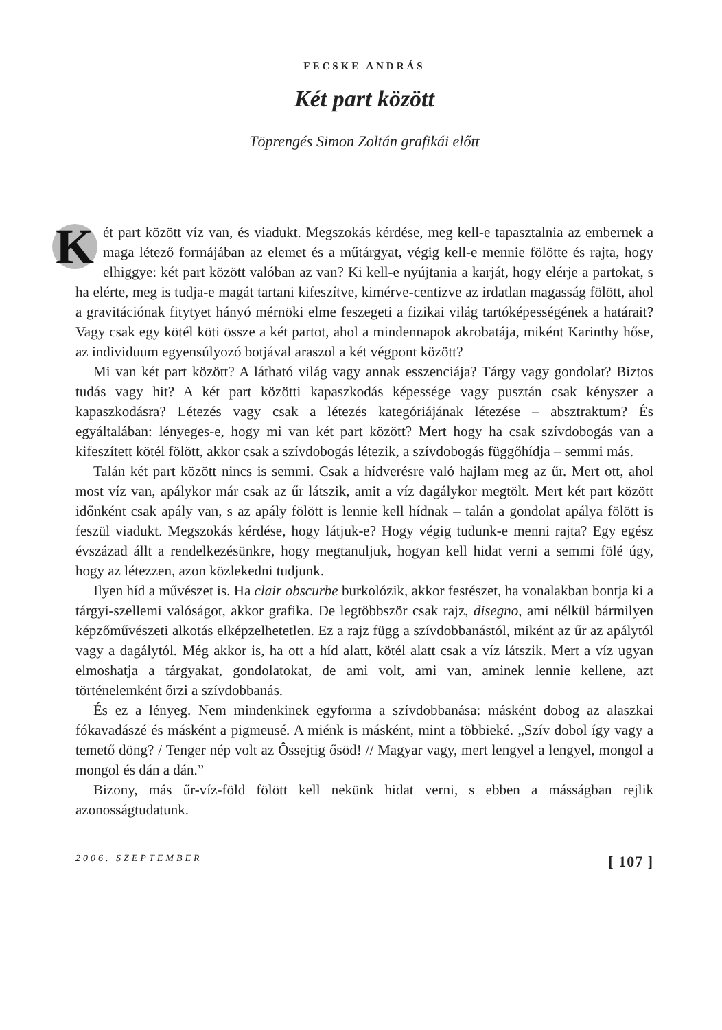FECSKE ANDRÁS
Két part között
Töprengés Simon Zoltán grafikái előtt
Két part között víz van, és viadukt. Megszokás kérdése, meg kell-e tapasztalnia az embernek a maga létező formájában az elemet és a műtárgyat, végig kell-e mennie fölötte és rajta, hogy elhiggye: két part között valóban az van? Ki kell-e nyújtania a karját, hogy elérje a partokat, s ha elérte, meg is tudja-e magát tartani kifeszítve, kimérve-centizve az irdatlan magasság fölött, ahol a gravitációnak fitytyet hányó mérnöki elme feszegeti a fizikai világ tartóképességének a határait? Vagy csak egy kötél köti össze a két partot, ahol a mindennapok akrobatája, miként Karinthy hőse, az individuum egyensúlyozó botjával araszol a két végpont között?
Mi van két part között? A látható világ vagy annak esszenciája? Tárgy vagy gondolat? Biztos tudás vagy hit? A két part közötti kapaszkodás képessége vagy pusztán csak kényszer a kapaszkodásra? Létezés vagy csak a létezés kategóriájának létezése – absztraktum? És egyáltalában: lényeges-e, hogy mi van két part között? Mert hogy ha csak szívdobogás van a kifeszített kötél fölött, akkor csak a szívdobogás létezik, a szívdobogás függőhídja – semmi más.
Talán két part között nincs is semmi. Csak a hídverésre való hajlam meg az űr. Mert ott, ahol most víz van, apálykor már csak az űr látszik, amit a víz dagálykor megtölt. Mert két part között időnként csak apály van, s az apály fölött is lennie kell hídnak – talán a gondolat apálya fölött is feszül viadukt. Megszokás kérdése, hogy látjuk-e? Hogy végig tudunk-e menni rajta? Egy egész évszázad állt a rendelkezésünkre, hogy megtanuljuk, hogyan kell hidat verni a semmi fölé úgy, hogy az létezzen, azon közlekedni tudjunk.
Ilyen híd a művészet is. Ha clair obscurbe burkolózik, akkor festészet, ha vonalakban bontja ki a tárgyi-szellemi valóságot, akkor grafika. De legtöbbször csak rajz, disegno, ami nélkül bármilyen képzőművészeti alkotás elképzelhetetlen. Ez a rajz függ a szívdobbanástól, miként az űr az apálytól vagy a dagálytól. Még akkor is, ha ott a híd alatt, kötél alatt csak a víz látszik. Mert a víz ugyan elmoshatja a tárgyakat, gondolatokat, de ami volt, ami van, aminek lennie kellene, azt történelemként őrzi a szívdobbanás.
És ez a lényeg. Nem mindenkinek egyforma a szívdobbanása: másként dobog az alaszkai fókavadászé és másként a pigmeusé. A miénk is másként, mint a többieké. „Szív dobol így vagy a temető döng? / Tenger nép volt az Ôssejtig ősöd! // Magyar vagy, mert lengyel a lengyel, mongol a mongol és dán a dán.”
Bizony, más űr-víz-föld fölött kell nekünk hidat verni, s ebben a másságban rejlik azonosságtudatunk.
2006. SZEPTEMBER [ 107 ]